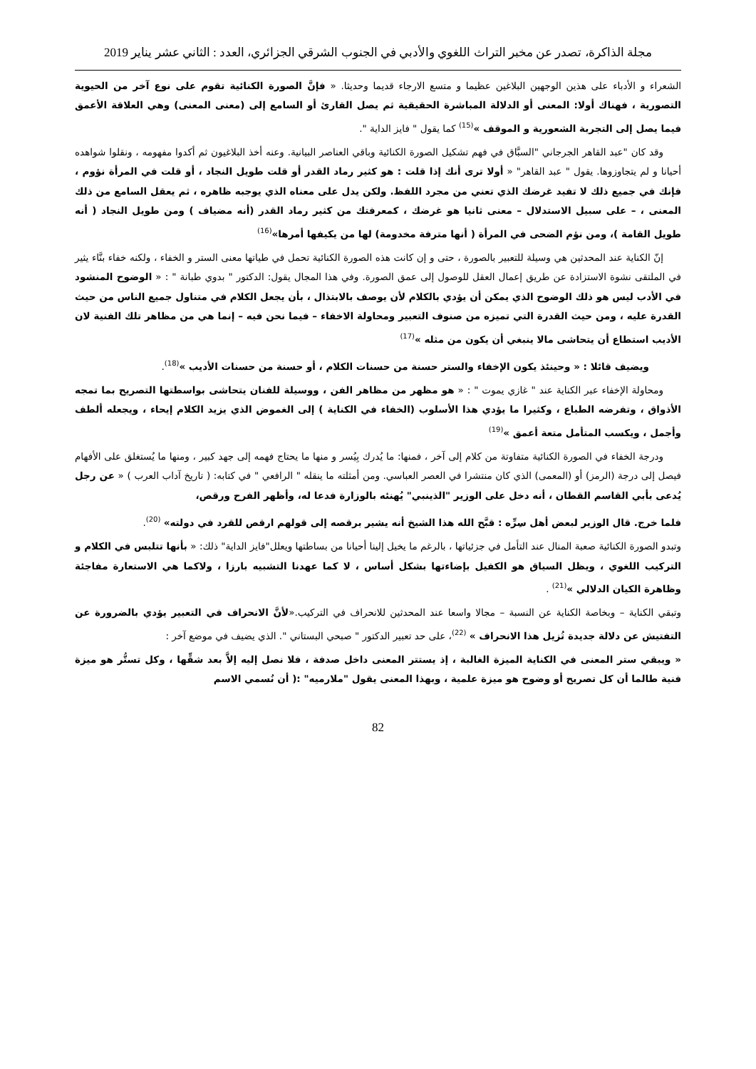مجلة الذاكرة، تصدر عن مخبر التراث اللغوي والأدبي في الجنوب الشرقي الجزائري، العدد : الثاني عشر يناير 2019
الشعراء و الأدباء على هذين الوجهين البلاغين عظيما و متسع الارجاء قديما وحديثا. « فإنَّ الصورة الكنائية تقوم على نوع آخر من الحيوية التصورية ، فهناك أولا: المعنى أو الدلالة المباشرة الحقيقية ثم يصل القارئ أو السامع إلى (معنى المعنى) وهي العلاقة الأعمق فيما يصل إلى التجربة الشعورية و الموقف »<sup>(15)</sup> كما يقول " فايز الداية ".
وقد كان "عبد القاهر الجرجاني "السبَّاق في فهم تشكيل الصورة الكنائية وباقي العناصر البيانية. وعنه أخذ البلاغيون ثم أكدوا مفهومه ، ونقلوا شواهده أحيانا و لم يتجاوزوها. يقول " عبد القاهر" « أولا ترى أنك إذا قلت : هو كثير رماد القدر أو قلت طويل النجاد ، أو قلت في المرأة نؤوم ، فإنك في جميع ذلك لا تفيد غرضك الذي تعني من مجرد اللفظ. ولكن يدل على معناه الذي يوجبه ظاهره ، ثم يعقل السامع من ذلك المعنى ، – على سبيل الاستدلال – معنى ثانيا هو غرضك ، كمعرفتك من كثير رماد القدر (أنه مضياف ) ومن طويل النجاد ( أنه طويل القامة )، ومن نؤم الضحى في المرأة ( أنها مترفة مخدومة) لها من يكيفها أمرها»<sup>(16)</sup>
إنّ الكناية عند المحدثين هي وسيلة للتعبير بالصورة ، حتى و إن كانت هذه الصورة الكنائية تحمل في طياتها معنى الستر و الخفاء ، ولكنه خفاء بنَّاء يثير في الملتقى نشوة الاستزادة عن طريق إعمال العقل للوصول إلى عمق الصورة. وفي هذا المجال يقول: الدكتور " بدوي طبانة " : « الوضوح المنشود في الأدب ليس هو ذلك الوضوح الذي يمكن أن يؤدي بالكلام لأن يوصف بالابتذال ، بأن يجعل الكلام في متناول جميع الناس من حيث القدرة عليه ، ومن حيث القدرة التي تميزه من صنوف التعبير ومحاولة الاخفاء – فيما نحن فيه – إنما هي من مظاهر تلك الفنية لان الأديب استطاع أن يتحاشى مالا ينبغي أن يكون من مثله »<sup>(17)</sup>
ويضيف قائلا : « وحينئذ يكون الإخفاء والستر حسنة من حسنات الكلام ، أو حسنة من حسنات الأديب »<sup>(18)</sup>.
ومحاولة الإخفاء عبر الكناية عند " غازي يموت " : « هو مظهر من مظاهر الفن ، ووسيلة للفنان يتحاشى بواسطتها التصريح بما تمجه الأذواق ، وتفرضه الطباع ، وكثيرا ما يؤدي هذا الأسلوب (الخفاء في الكناية ) إلى الغموض الذي يزيد الكلام إيحاء ، ويجعله ألطف وأجمل ، ويكسب المتأمل متعة أعمق »<sup>(19)</sup>
ودرجة الخفاء في الصورة الكنائية متفاوتة من كلام إلى آخر ، فمنها: ما يُدرك بِيُسر و منها ما يحتاج فهمه إلى جهد كبير ، ومنها ما يُستغلق على الأفهام فيصل إلى درجة (الرمز) أو (المعمى) الذي كان منتشرا في العصر العباسي. ومن أمثلته ما ينقله " الرافعي " في كتابه: ( تاريخ آداب العرب ) « عن رجل يُدعى بأبي القاسم القطان ، أنه دخل على الوزير "الذينبي" يُهنئه بالوزارة فدعا له، وأظهر الفرح ورقص،
فلما خرج. قال الوزير لبعض أهل سِرِّه : قبَّح الله هذا الشيخ أنه يشير برقصه إلى قولهم ارقص للقرد في دولته» <sup>(20)</sup>.
وتبدو الصورة الكنائية صعبة المنال عند التأمل في جزئياتها ، بالرغم ما يخيل إلينا أحيانا من بساطتها ويعلل"فايز الداية" ذلك: « بأنها تتلبس في الكلام و التركيب اللغوي ، ويظل السياق هو الكفيل بإضاءتها بشكل أساس ، لا كما عهدنا التشبيه بارزا ، ولاكما هي الاستعارة مفاجئة وظاهرة الكيان الدلالي »<sup>(21)</sup> .
وتبقي الكناية – وبخاصة الكناية عن النسبة – مجالا واسعا عند المحدثين للانحراف في التركيب.«لأنَّ الانحراف في التعبير يؤدي بالضرورة عن التفتيش عن دلالة جديدة تُزيل هذا الانحراف » <sup>(22)</sup>، على حد تعبير الدكتور " صبحي البستاني ". الذي يضيف في موضع آخر :
« ويبقي ستر المعنى في الكناية الميزة الغالبة ، إذ يستتر المعنى داخل صدفة ، فلا نصل إليه إلاَّ بعد شقِّها ، وكل تستُّر هو ميزة فنية طالما أن كل تصريح أو وضوح هو ميزة علمية ، وبهذا المعنى يقول "ملارميه" :( أن نُسمي الاسم
82